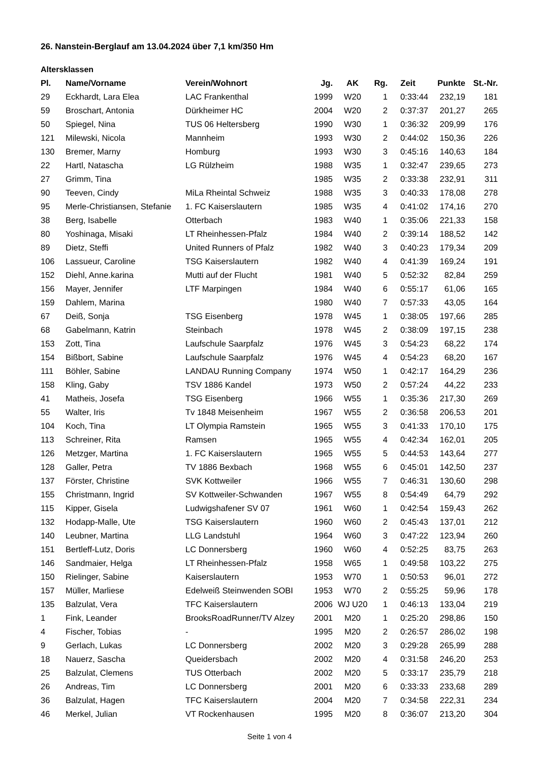26. Nanstein-Berglauf am 13.04.2024 über 7,1 km/350 Hm
Altersklassen
| Pl. | Name/Vorname | Verein/Wohnort | Jg. | AK | Rg. | Zeit | Punkte | St.-Nr. |
| --- | --- | --- | --- | --- | --- | --- | --- | --- |
| 29 | Eckhardt, Lara Elea | LAC Frankenthal | 1999 | W20 | 1 | 0:33:44 | 232,19 | 181 |
| 59 | Broschart, Antonia | Dürkheimer HC | 2004 | W20 | 2 | 0:37:37 | 201,27 | 265 |
| 50 | Spiegel, Nina | TUS 06 Heltersberg | 1990 | W30 | 1 | 0:36:32 | 209,99 | 176 |
| 121 | Milewski, Nicola | Mannheim | 1993 | W30 | 2 | 0:44:02 | 150,36 | 226 |
| 130 | Bremer, Marny | Homburg | 1993 | W30 | 3 | 0:45:16 | 140,63 | 184 |
| 22 | Hartl, Natascha | LG Rülzheim | 1988 | W35 | 1 | 0:32:47 | 239,65 | 273 |
| 27 | Grimm, Tina | | 1985 | W35 | 2 | 0:33:38 | 232,91 | 311 |
| 90 | Teeven, Cindy | MiLa Rheintal Schweiz | 1988 | W35 | 3 | 0:40:33 | 178,08 | 278 |
| 95 | Merle-Christiansen, Stefanie | 1. FC Kaiserslautern | 1985 | W35 | 4 | 0:41:02 | 174,16 | 270 |
| 38 | Berg, Isabelle | Otterbach | 1983 | W40 | 1 | 0:35:06 | 221,33 | 158 |
| 80 | Yoshinaga, Misaki | LT Rheinhessen-Pfalz | 1984 | W40 | 2 | 0:39:14 | 188,52 | 142 |
| 89 | Dietz, Steffi | United Runners of Pfalz | 1982 | W40 | 3 | 0:40:23 | 179,34 | 209 |
| 106 | Lassueur, Caroline | TSG Kaiserslautern | 1982 | W40 | 4 | 0:41:39 | 169,24 | 191 |
| 152 | Diehl, Anne.karina | Mutti auf der Flucht | 1981 | W40 | 5 | 0:52:32 | 82,84 | 259 |
| 156 | Mayer, Jennifer | LTF Marpingen | 1984 | W40 | 6 | 0:55:17 | 61,06 | 165 |
| 159 | Dahlem, Marina | | 1980 | W40 | 7 | 0:57:33 | 43,05 | 164 |
| 67 | Deiß, Sonja | TSG Eisenberg | 1978 | W45 | 1 | 0:38:05 | 197,66 | 285 |
| 68 | Gabelmann, Katrin | Steinbach | 1978 | W45 | 2 | 0:38:09 | 197,15 | 238 |
| 153 | Zott, Tina | Laufschule Saarpfalz | 1976 | W45 | 3 | 0:54:23 | 68,22 | 174 |
| 154 | Bißbort, Sabine | Laufschule Saarpfalz | 1976 | W45 | 4 | 0:54:23 | 68,20 | 167 |
| 111 | Böhler, Sabine | LANDAU Running Company | 1974 | W50 | 1 | 0:42:17 | 164,29 | 236 |
| 158 | Kling, Gaby | TSV 1886 Kandel | 1973 | W50 | 2 | 0:57:24 | 44,22 | 233 |
| 41 | Matheis, Josefa | TSG Eisenberg | 1966 | W55 | 1 | 0:35:36 | 217,30 | 269 |
| 55 | Walter, Iris | Tv 1848 Meisenheim | 1967 | W55 | 2 | 0:36:58 | 206,53 | 201 |
| 104 | Koch, Tina | LT Olympia Ramstein | 1965 | W55 | 3 | 0:41:33 | 170,10 | 175 |
| 113 | Schreiner, Rita | Ramsen | 1965 | W55 | 4 | 0:42:34 | 162,01 | 205 |
| 126 | Metzger, Martina | 1. FC Kaiserslautern | 1965 | W55 | 5 | 0:44:53 | 143,64 | 277 |
| 128 | Galler, Petra | TV 1886 Bexbach | 1968 | W55 | 6 | 0:45:01 | 142,50 | 237 |
| 137 | Förster, Christine | SVK Kottweiler | 1966 | W55 | 7 | 0:46:31 | 130,60 | 298 |
| 155 | Christmann, Ingrid | SV Kottweiler-Schwanden | 1967 | W55 | 8 | 0:54:49 | 64,79 | 292 |
| 115 | Kipper, Gisela | Ludwigshafener SV 07 | 1961 | W60 | 1 | 0:42:54 | 159,43 | 262 |
| 132 | Hodapp-Malle, Ute | TSG Kaiserslautern | 1960 | W60 | 2 | 0:45:43 | 137,01 | 212 |
| 140 | Leubner, Martina | LLG Landstuhl | 1964 | W60 | 3 | 0:47:22 | 123,94 | 260 |
| 151 | Bertleff-Lutz, Doris | LC Donnersberg | 1960 | W60 | 4 | 0:52:25 | 83,75 | 263 |
| 146 | Sandmaier, Helga | LT Rheinhessen-Pfalz | 1958 | W65 | 1 | 0:49:58 | 103,22 | 275 |
| 150 | Rielinger, Sabine | Kaiserslautern | 1953 | W70 | 1 | 0:50:53 | 96,01 | 272 |
| 157 | Müller, Marliese | Edelweiß Steinwenden SOBI | 1953 | W70 | 2 | 0:55:25 | 59,96 | 178 |
| 135 | Balzulat, Vera | TFC Kaiserslautern | 2006 | WJ U20 | 1 | 0:46:13 | 133,04 | 219 |
| 1 | Fink, Leander | BrooksRoadRunner/TV Alzey | 2001 | M20 | 1 | 0:25:20 | 298,86 | 150 |
| 4 | Fischer, Tobias | - | 1995 | M20 | 2 | 0:26:57 | 286,02 | 198 |
| 9 | Gerlach, Lukas | LC Donnersberg | 2002 | M20 | 3 | 0:29:28 | 265,99 | 288 |
| 18 | Nauerz, Sascha | Queidersbach | 2002 | M20 | 4 | 0:31:58 | 246,20 | 253 |
| 25 | Balzulat, Clemens | TUS Otterbach | 2002 | M20 | 5 | 0:33:17 | 235,79 | 218 |
| 26 | Andreas, Tim | LC Donnersberg | 2001 | M20 | 6 | 0:33:33 | 233,68 | 289 |
| 36 | Balzulat, Hagen | TFC Kaiserslautern | 2004 | M20 | 7 | 0:34:58 | 222,31 | 234 |
| 46 | Merkel, Julian | VT Rockenhausen | 1995 | M20 | 8 | 0:36:07 | 213,20 | 304 |
Seite 1 von 4